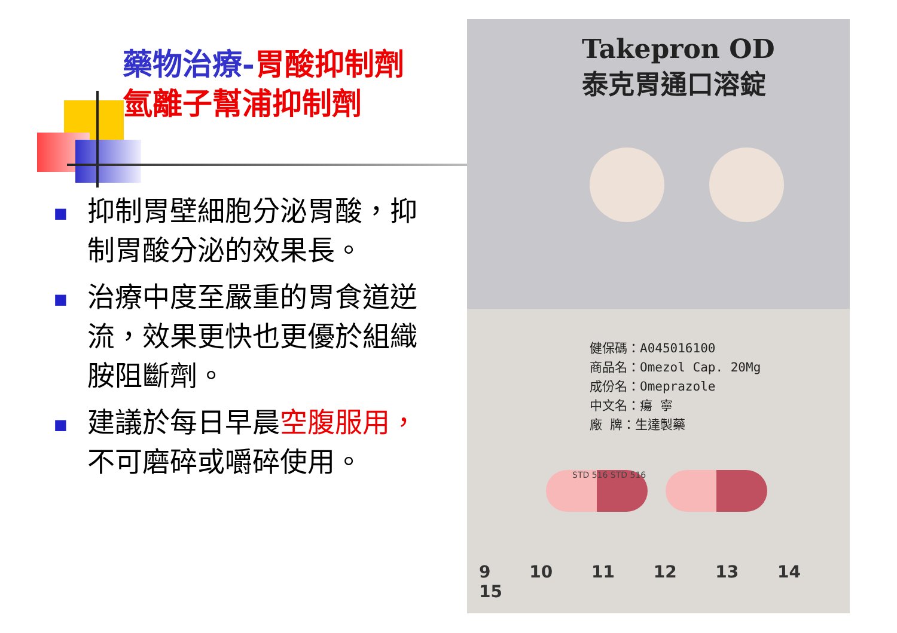藥物治療-胃酸抑制劑
氫離子幫浦抑制劑
■
抑制胃壁細胞分泌胃酸，抑制胃酸分泌的效果長。
■
治療中度至嚴重的胃食道逆流，效果更快也更優於組織胺阻斷劑。
■
建議於每日早晨空腹服用，不可磨碎或嚼碎使用。
Takepron OD
泰克胃通口溶錠
健保碼：A045016100
商品名：Omezol Cap. 20Mg
成份名：Omeprazole
中文名：瘍 寧
廠 牌：生達製藥
STD 516 STD 516
9 10 11 12 13 14 15